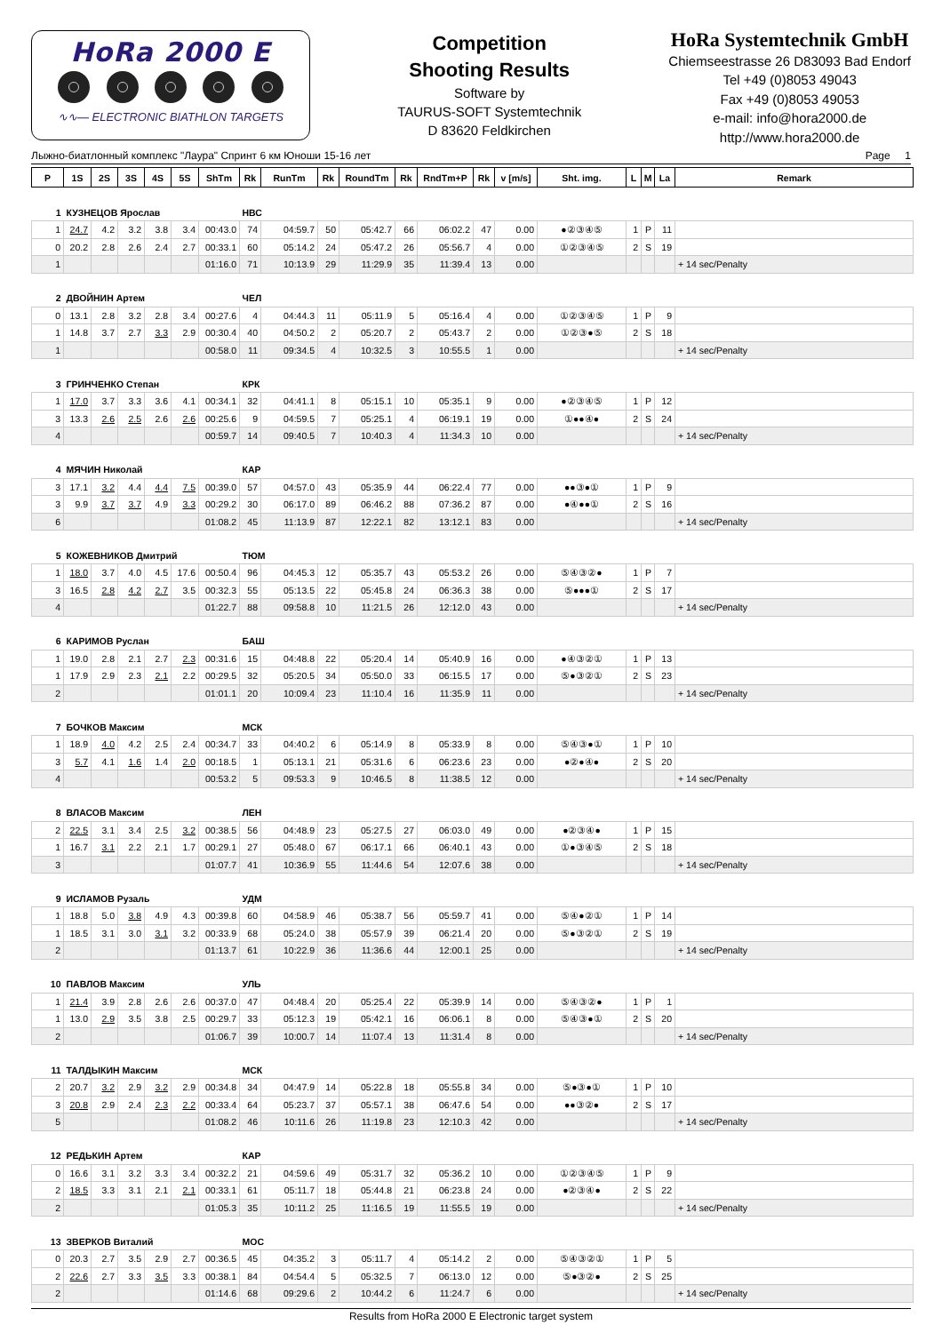HoRa 2000 E
∿∿— ELECTRONIC BIATHLON TARGETS
Competition
Shooting Results
Software by
TAURUS-SOFT Systemtechnik
D 83620 Feldkirchen
HoRa Systemtechnik GmbH
Chiemseestrasse 26 D83093 Bad Endorf
Tel +49 (0)8053 49043
Fax +49 (0)8053 49053
e-mail: info@hora2000.de
http://www.hora2000.de
Лыжно-биатлонный комплекс "Лаура" Спринт 6 км Юноши 15-16 лет Page 1
| P | 1S | 2S | 3S | 4S | 5S | ShTm | Rk | RunTm | Rk | RoundTm | Rk | RndTm+P | Rk | v [m/s] | Sht. img. | L | M | La | Remark |
| --- | --- | --- | --- | --- | --- | --- | --- | --- | --- | --- | --- | --- | --- | --- | --- | --- | --- | --- | --- |
| 1 | КУЗНЕЦОВ Ярослав | | | | | | НВС | | | | | | | | | | | | |
| 1 | 24.7 | 4.2 | 3.2 | 3.8 | 3.4 | 00:43.0 | 74 | 04:59.7 | 50 | 05:42.7 | 66 | 06:02.2 | 47 | 0.00 | ●②③④⑤ | 1 | P | 11 | |
| 0 | 20.2 | 2.8 | 2.6 | 2.4 | 2.7 | 00:33.1 | 60 | 05:14.2 | 24 | 05:47.2 | 26 | 05:56.7 | 4 | 0.00 | ①②③④⑤ | 2 | S | 19 | |
| 1 | | | | | | 01:16.0 | 71 | 10:13.9 | 29 | 11:29.9 | 35 | 11:39.4 | 13 | 0.00 | | | | | + 14 sec/Penalty |
| 2 | ДВОЙНИН Артем | | | | | | ЧЕЛ | | | | | | | | | | | | |
| 0 | 13.1 | 2.8 | 3.2 | 2.8 | 3.4 | 00:27.6 | 4 | 04:44.3 | 11 | 05:11.9 | 5 | 05:16.4 | 4 | 0.00 | ①②③④⑤ | 1 | P | 9 | |
| 1 | 14.8 | 3.7 | 2.7 | 3.3 | 2.9 | 00:30.4 | 40 | 04:50.2 | 2 | 05:20.7 | 2 | 05:43.7 | 2 | 0.00 | ①②③●⑤ | 2 | S | 18 | |
| 1 | | | | | | 00:58.0 | 11 | 09:34.5 | 4 | 10:32.5 | 3 | 10:55.5 | 1 | 0.00 | | | | | + 14 sec/Penalty |
| 3 | ГРИНЧЕНКО Степан | | | | | | КРК | | | | | | | | | | | | |
| 1 | 17.0 | 3.7 | 3.3 | 3.6 | 4.1 | 00:34.1 | 32 | 04:41.1 | 8 | 05:15.1 | 10 | 05:35.1 | 9 | 0.00 | ●②③④⑤ | 1 | P | 12 | |
| 3 | 13.3 | 2.6 | 2.5 | 2.6 | 2.6 | 00:25.6 | 9 | 04:59.5 | 7 | 05:25.1 | 4 | 06:19.1 | 19 | 0.00 | ①●●④● | 2 | S | 24 | |
| 4 | | | | | | 00:59.7 | 14 | 09:40.5 | 7 | 10:40.3 | 4 | 11:34.3 | 10 | 0.00 | | | | | + 14 sec/Penalty |
| 4 | МЯЧИН Николай | | | | | | КАР | | | | | | | | | | | | |
| 3 | 17.1 | 3.2 | 4.4 | 4.4 | 7.5 | 00:39.0 | 57 | 04:57.0 | 43 | 05:35.9 | 44 | 06:22.4 | 77 | 0.00 | ●●③●① | 1 | P | 9 | |
| 3 | 9.9 | 3.7 | 3.7 | 4.9 | 3.3 | 00:29.2 | 30 | 06:17.0 | 89 | 06:46.2 | 88 | 07:36.2 | 87 | 0.00 | ●④●●① | 2 | S | 16 | |
| 6 | | | | | | 01:08.2 | 45 | 11:13.9 | 87 | 12:22.1 | 82 | 13:12.1 | 83 | 0.00 | | | | | + 14 sec/Penalty |
| 5 | КОЖЕВНИКОВ Дмитрий | | | | | | ТЮМ | | | | | | | | | | | | |
| 1 | 18.0 | 3.7 | 4.0 | 4.5 | 17.6 | 00:50.4 | 96 | 04:45.3 | 12 | 05:35.7 | 43 | 05:53.2 | 26 | 0.00 | ⑤④③②● | 1 | P | 7 | |
| 3 | 16.5 | 2.8 | 4.2 | 2.7 | 3.5 | 00:32.3 | 55 | 05:13.5 | 22 | 05:45.8 | 24 | 06:36.3 | 38 | 0.00 | ⑤●●●① | 2 | S | 17 | |
| 4 | | | | | | 01:22.7 | 88 | 09:58.8 | 10 | 11:21.5 | 26 | 12:12.0 | 43 | 0.00 | | | | | + 14 sec/Penalty |
| 6 | КАРИМОВ Руслан | | | | | | БАШ | | | | | | | | | | | | |
| 1 | 19.0 | 2.8 | 2.1 | 2.7 | 2.3 | 00:31.6 | 15 | 04:48.8 | 22 | 05:20.4 | 14 | 05:40.9 | 16 | 0.00 | ●④③②① | 1 | P | 13 | |
| 1 | 17.9 | 2.9 | 2.3 | 2.1 | 2.2 | 00:29.5 | 32 | 05:20.5 | 34 | 05:50.0 | 33 | 06:15.5 | 17 | 0.00 | ⑤●③②① | 2 | S | 23 | |
| 2 | | | | | | 01:01.1 | 20 | 10:09.4 | 23 | 11:10.4 | 16 | 11:35.9 | 11 | 0.00 | | | | | + 14 sec/Penalty |
| 7 | БОЧКОВ Максим | | | | | | МСК | | | | | | | | | | | | |
| 1 | 18.9 | 4.0 | 4.2 | 2.5 | 2.4 | 00:34.7 | 33 | 04:40.2 | 6 | 05:14.9 | 8 | 05:33.9 | 8 | 0.00 | ⑤④③●① | 1 | P | 10 | |
| 3 | 5.7 | 4.1 | 1.6 | 1.4 | 2.0 | 00:18.5 | 1 | 05:13.1 | 21 | 05:31.6 | 6 | 06:23.6 | 23 | 0.00 | ●②●④● | 2 | S | 20 | |
| 4 | | | | | | 00:53.2 | 5 | 09:53.3 | 9 | 10:46.5 | 8 | 11:38.5 | 12 | 0.00 | | | | | + 14 sec/Penalty |
| 8 | ВЛАСОВ Максим | | | | | | ЛЕН | | | | | | | | | | | | |
| 2 | 22.5 | 3.1 | 3.4 | 2.5 | 3.2 | 00:38.5 | 56 | 04:48.9 | 23 | 05:27.5 | 27 | 06:03.0 | 49 | 0.00 | ●②③④● | 1 | P | 15 | |
| 1 | 16.7 | 3.1 | 2.2 | 2.1 | 1.7 | 00:29.1 | 27 | 05:48.0 | 67 | 06:17.1 | 66 | 06:40.1 | 43 | 0.00 | ①●③④⑤ | 2 | S | 18 | |
| 3 | | | | | | 01:07.7 | 41 | 10:36.9 | 55 | 11:44.6 | 54 | 12:07.6 | 38 | 0.00 | | | | | + 14 sec/Penalty |
| 9 | ИСЛАМОВ Рузаль | | | | | | УДМ | | | | | | | | | | | | |
| 1 | 18.8 | 5.0 | 3.8 | 4.9 | 4.3 | 00:39.8 | 60 | 04:58.9 | 46 | 05:38.7 | 56 | 05:59.7 | 41 | 0.00 | ⑤④●②① | 1 | P | 14 | |
| 1 | 18.5 | 3.1 | 3.0 | 3.1 | 3.2 | 00:33.9 | 68 | 05:24.0 | 38 | 05:57.9 | 39 | 06:21.4 | 20 | 0.00 | ⑤●③②① | 2 | S | 19 | |
| 2 | | | | | | 01:13.7 | 61 | 10:22.9 | 36 | 11:36.6 | 44 | 12:00.1 | 25 | 0.00 | | | | | + 14 sec/Penalty |
| 10 | ПАВЛОВ Максим | | | | | | УЛЬ | | | | | | | | | | | | |
| 1 | 21.4 | 3.9 | 2.8 | 2.6 | 2.6 | 00:37.0 | 47 | 04:48.4 | 20 | 05:25.4 | 22 | 05:39.9 | 14 | 0.00 | ⑤④③②● | 1 | P | 1 | |
| 1 | 13.0 | 2.9 | 3.5 | 3.8 | 2.5 | 00:29.7 | 33 | 05:12.3 | 19 | 05:42.1 | 16 | 06:06.1 | 8 | 0.00 | ⑤④③●① | 2 | S | 20 | |
| 2 | | | | | | 01:06.7 | 39 | 10:00.7 | 14 | 11:07.4 | 13 | 11:31.4 | 8 | 0.00 | | | | | + 14 sec/Penalty |
| 11 | ТАЛДЫКИН Максим | | | | | | МСК | | | | | | | | | | | | |
| 2 | 20.7 | 3.2 | 2.9 | 3.2 | 2.9 | 00:34.8 | 34 | 04:47.9 | 14 | 05:22.8 | 18 | 05:55.8 | 34 | 0.00 | ⑤●③●① | 1 | P | 10 | |
| 3 | 20.8 | 2.9 | 2.4 | 2.3 | 2.2 | 00:33.4 | 64 | 05:23.7 | 37 | 05:57.1 | 38 | 06:47.6 | 54 | 0.00 | ●●③②● | 2 | S | 17 | |
| 5 | | | | | | 01:08.2 | 46 | 10:11.6 | 26 | 11:19.8 | 23 | 12:10.3 | 42 | 0.00 | | | | | + 14 sec/Penalty |
| 12 | РЕДЬКИН Артем | | | | | | КАР | | | | | | | | | | | | |
| 0 | 16.6 | 3.1 | 3.2 | 3.3 | 3.4 | 00:32.2 | 21 | 04:59.6 | 49 | 05:31.7 | 32 | 05:36.2 | 10 | 0.00 | ①②③④⑤ | 1 | P | 9 | |
| 2 | 18.5 | 3.3 | 3.1 | 2.1 | 2.1 | 00:33.1 | 61 | 05:11.7 | 18 | 05:44.8 | 21 | 06:23.8 | 24 | 0.00 | ●②③④● | 2 | S | 22 | |
| 2 | | | | | | 01:05.3 | 35 | 10:11.2 | 25 | 11:16.5 | 19 | 11:55.5 | 19 | 0.00 | | | | | + 14 sec/Penalty |
| 13 | ЗВЕРКОВ Виталий | | | | | | МОС | | | | | | | | | | | | |
| 0 | 20.3 | 2.7 | 3.5 | 2.9 | 2.7 | 00:36.5 | 45 | 04:35.2 | 3 | 05:11.7 | 4 | 05:14.2 | 2 | 0.00 | ⑤④③②① | 1 | P | 5 | |
| 2 | 22.6 | 2.7 | 3.3 | 3.5 | 3.3 | 00:38.1 | 84 | 04:54.4 | 5 | 05:32.5 | 7 | 06:13.0 | 12 | 0.00 | ⑤●③②● | 2 | S | 25 | |
| 2 | | | | | | 01:14.6 | 68 | 09:29.6 | 2 | 10:44.2 | 6 | 11:24.7 | 6 | 0.00 | | | | | + 14 sec/Penalty |
Results from HoRa 2000 E Electronic target system